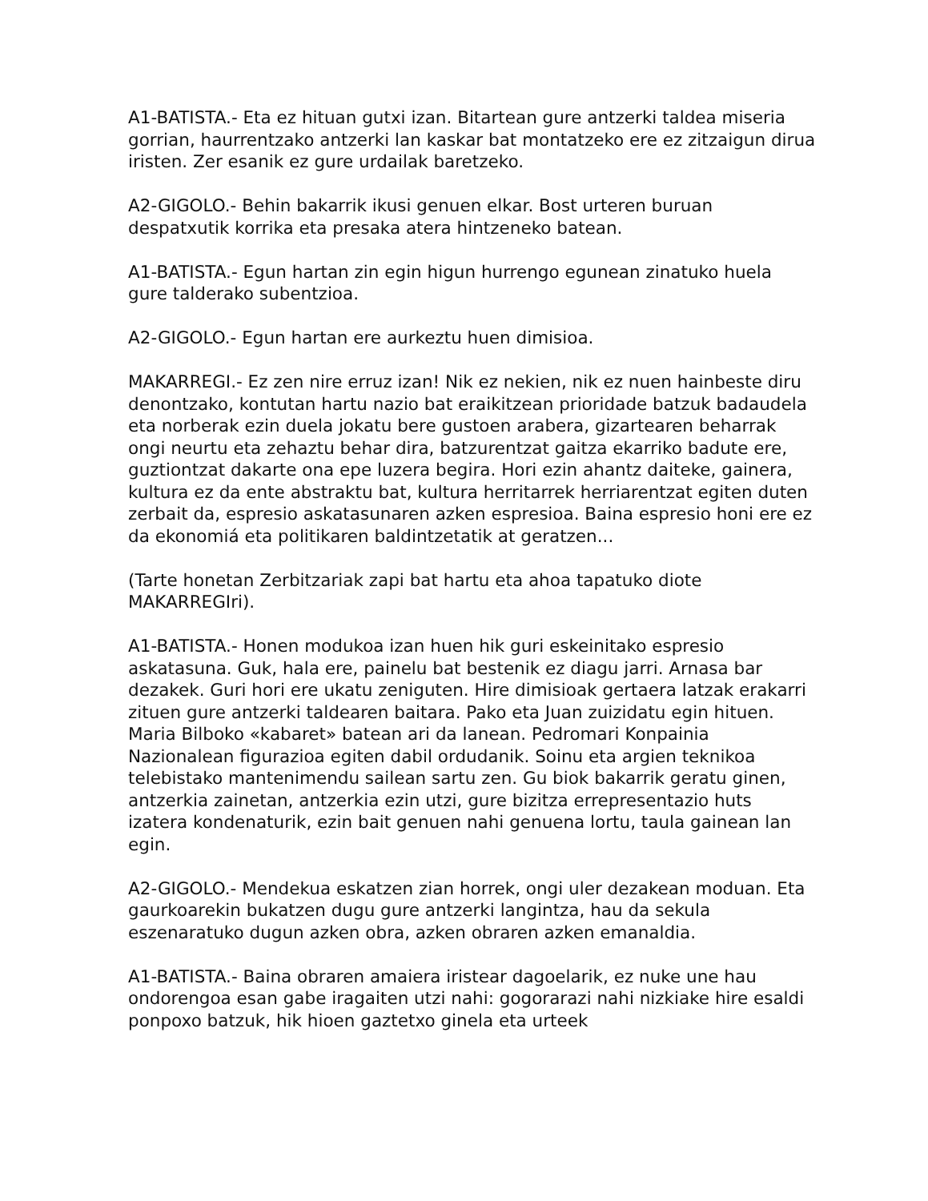A1-BATISTA.- Eta ez hituan gutxi izan. Bitartean gure antzerki taldea miseria gorrian, haurrentzako antzerki lan kaskar bat montatzeko ere ez zitzaigun dirua iristen. Zer esanik ez gure urdailak baretzeko.
A2-GIGOLO.- Behin bakarrik ikusi genuen elkar. Bost urteren buruan despatxutik korrika eta presaka atera hintzeneko batean.
A1-BATISTA.- Egun hartan zin egin higun hurrengo egunean zinatuko huela gure talderako subentzioa.
A2-GIGOLO.- Egun hartan ere aurkeztu huen dimisioa.
MAKARREGI.- Ez zen nire erruz izan! Nik ez nekien, nik ez nuen hainbeste diru denontzako, kontutan hartu nazio bat eraikitzean prioridade batzuk badaudela eta norberak ezin duela jokatu bere gustoen arabera, gizartearen beharrak ongi neurtu eta zehaztu behar dira, batzurentzat gaitza ekarriko badute ere, guztiontzat dakarte ona epe luzera begira. Hori ezin ahantz daiteke, gainera, kultura ez da ente abstraktu bat, kultura herritarrek herriarentzat egiten duten zerbait da, espresio askatasunaren azken espresioa. Baina espresio honi ere ez da ekonomiá eta politikaren baldintzetatik at geratzen...
(Tarte honetan Zerbitzariak zapi bat hartu eta ahoa tapatuko diote MAKARREGIri).
A1-BATISTA.- Honen modukoa izan huen hik guri eskeinitako espresio askatasuna. Guk, hala ere, painelu bat bestenik ez diagu jarri. Arnasa bar dezakek. Guri hori ere ukatu zeniguten. Hire dimisioak gertaera latzak erakarri zituen gure antzerki taldearen baitara. Pako eta Juan zuizidatu egin hituen. Maria Bilboko «kabaret» batean ari da lanean. Pedromari Konpainia Nazionalean figurazioa egiten dabil ordudanik. Soinu eta argien teknikoa telebistako mantenimendu sailean sartu zen. Gu biok bakarrik geratu ginen, antzerkia zainetan, antzerkia ezin utzi, gure bizitza errepresentazio huts izatera kondenaturik, ezin bait genuen nahi genuena lortu, taula gainean lan egin.
A2-GIGOLO.- Mendekua eskatzen zian horrek, ongi uler dezakean moduan. Eta gaurkoarekin bukatzen dugu gure antzerki langintza, hau da sekula eszenaratuko dugun azken obra, azken obraren azken emanaldia.
A1-BATISTA.- Baina obraren amaiera iristear dagoelarik, ez nuke une hau ondorengoa esan gabe iragaiten utzi nahi: gogorarazi nahi nizkiake hire esaldi ponpoxo batzuk, hik hioen gaztetxo ginela eta urteek